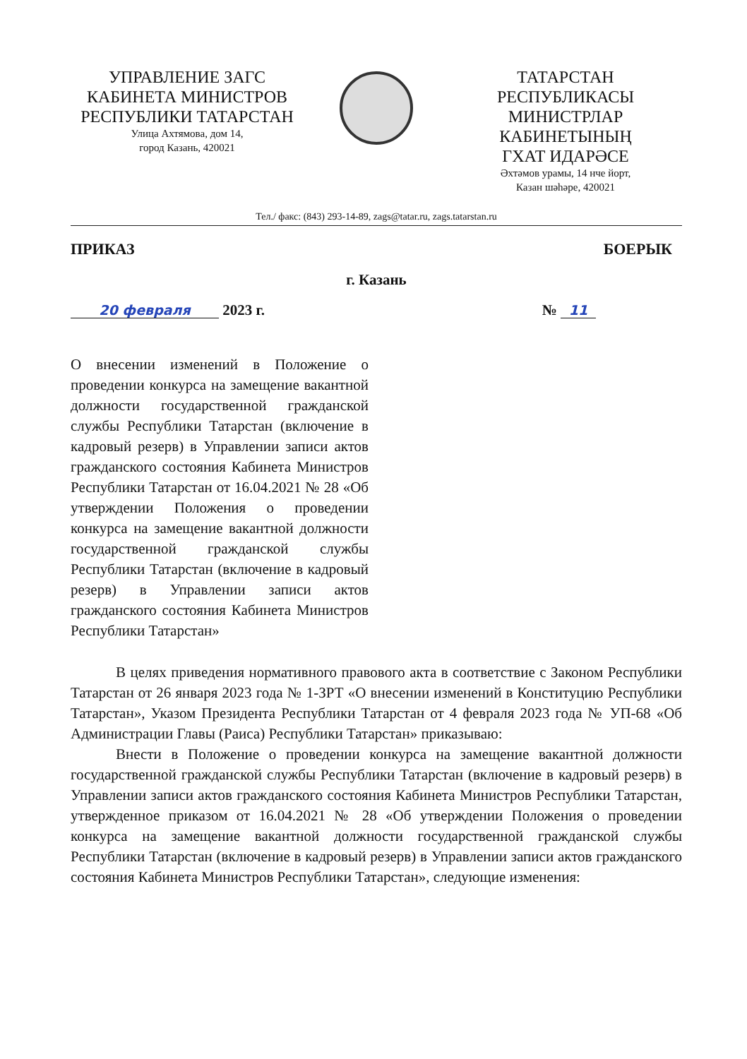УПРАВЛЕНИЕ ЗАГС
КАБИНЕТА МИНИСТРОВ
РЕСПУБЛИКИ ТАТАРСТАН
Улица Ахтямова, дом 14,
город Казань, 420021
ТАТАРСТАН РЕСПУБЛИКАСЫ
МИНИСТРЛАР КАБИНЕТЫНЫҢ
ГХАТ ИДАРӘСЕ
Әхтәмов урамы, 14 нче йорт,
Казан шәһәре, 420021
Тел./ факс: (843) 293-14-89, zags@tatar.ru, zags.tatarstan.ru
ПРИКАЗ БОЕРЫК
г. Казань
20 февраля 2023 г. № 11
О внесении изменений в Положение о проведении конкурса на замещение вакантной должности государственной гражданской службы Республики Татарстан (включение в кадровый резерв) в Управлении записи актов гражданского состояния Кабинета Министров Республики Татарстан от 16.04.2021 № 28 «Об утверждении Положения о проведении конкурса на замещение вакантной должности государственной гражданской службы Республики Татарстан (включение в кадровый резерв) в Управлении записи актов гражданского состояния Кабинета Министров Республики Татарстан»
В целях приведения нормативного правового акта в соответствие с Законом Республики Татарстан от 26 января 2023 года № 1-ЗРТ «О внесении изменений в Конституцию Республики Татарстан», Указом Президента Республики Татарстан от 4 февраля 2023 года № УП-68 «Об Администрации Главы (Раиса) Республики Татарстан» приказываю:
Внести в Положение о проведении конкурса на замещение вакантной должности государственной гражданской службы Республики Татарстан (включение в кадровый резерв) в Управлении записи актов гражданского состояния Кабинета Министров Республики Татарстан, утвержденное приказом от 16.04.2021 № 28 «Об утверждении Положения о проведении конкурса на замещение вакантной должности государственной гражданской службы Республики Татарстан (включение в кадровый резерв) в Управлении записи актов гражданского состояния Кабинета Министров Республики Татарстан», следующие изменения: